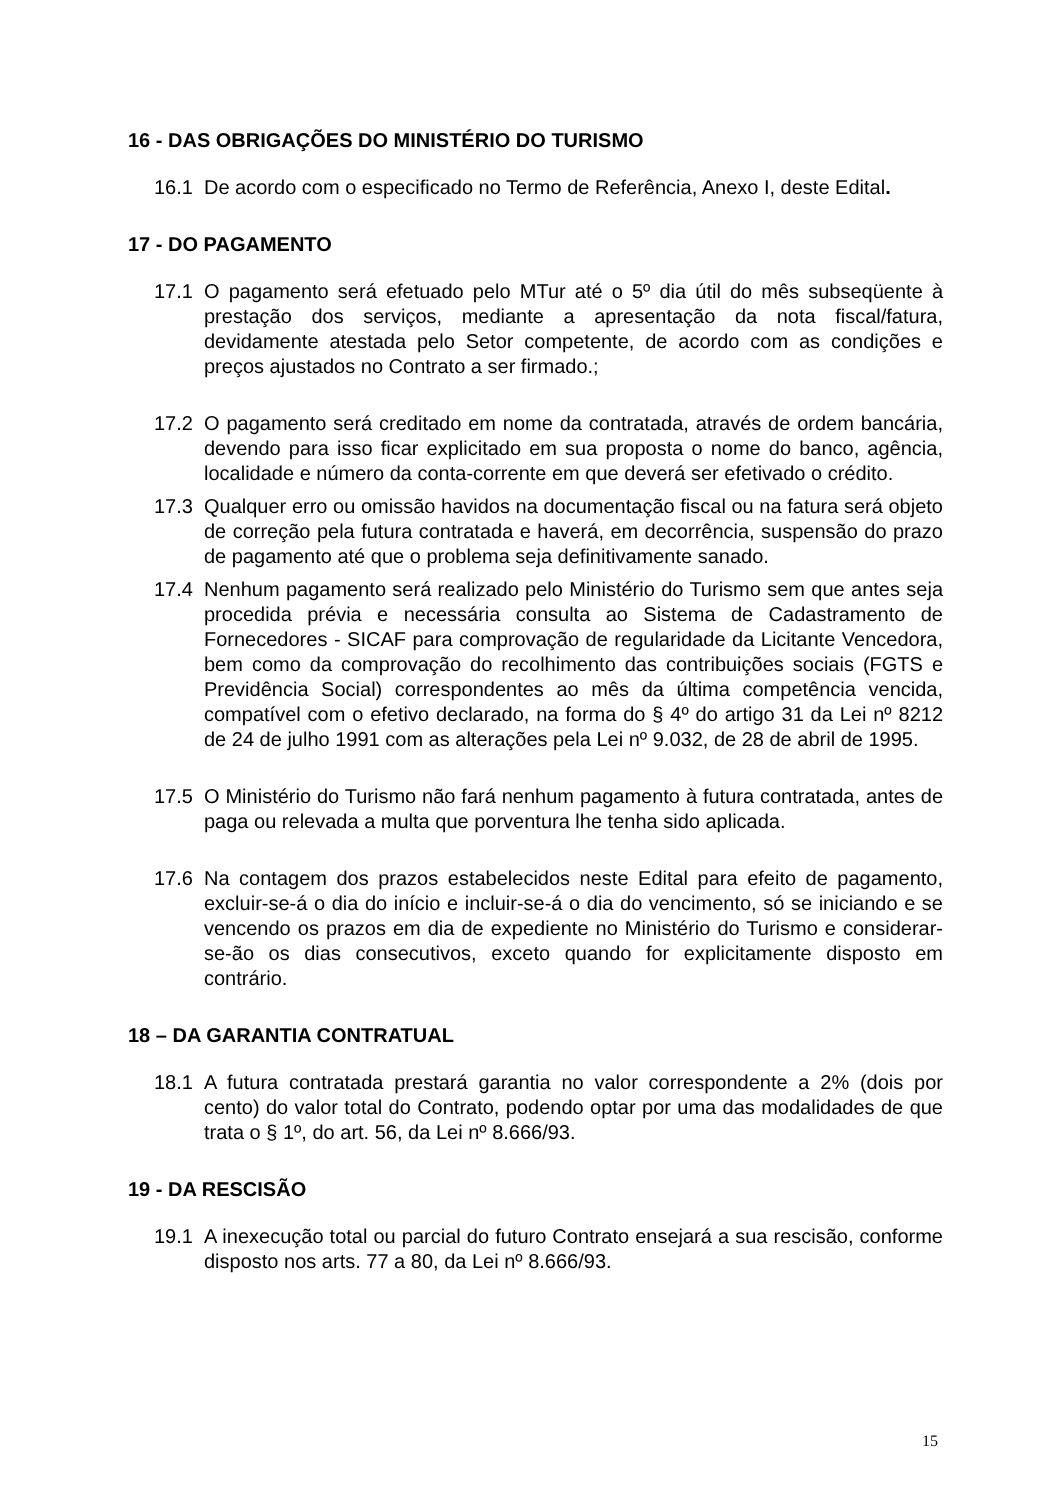16 - DAS OBRIGAÇÕES DO MINISTÉRIO DO TURISMO
16.1 De acordo com o especificado no Termo de Referência, Anexo I, deste Edital.
17 - DO PAGAMENTO
17.1 O pagamento será efetuado pelo MTur até o 5º dia útil do mês subseqüente à prestação dos serviços, mediante a apresentação da nota fiscal/fatura, devidamente atestada pelo Setor competente, de acordo com as condições e preços ajustados no Contrato a ser firmado.;
17.2 O pagamento será creditado em nome da contratada, através de ordem bancária, devendo para isso ficar explicitado em sua proposta o nome do banco, agência, localidade e número da conta-corrente em que deverá ser efetivado o crédito.
17.3 Qualquer erro ou omissão havidos na documentação fiscal ou na fatura será objeto de correção pela futura contratada e haverá, em decorrência, suspensão do prazo de pagamento até que o problema seja definitivamente sanado.
17.4 Nenhum pagamento será realizado pelo Ministério do Turismo sem que antes seja procedida prévia e necessária consulta ao Sistema de Cadastramento de Fornecedores - SICAF para comprovação de regularidade da Licitante Vencedora, bem como da comprovação do recolhimento das contribuições sociais (FGTS e Previdência Social) correspondentes ao mês da última competência vencida, compatível com o efetivo declarado, na forma do § 4º do artigo 31 da Lei nº 8212 de 24 de julho 1991 com as alterações pela Lei nº 9.032, de 28 de abril de 1995.
17.5 O Ministério do Turismo não fará nenhum pagamento à futura contratada, antes de paga ou relevada a multa que porventura lhe tenha sido aplicada.
17.6 Na contagem dos prazos estabelecidos neste Edital para efeito de pagamento, excluir-se-á o dia do início e incluir-se-á o dia do vencimento, só se iniciando e se vencendo os prazos em dia de expediente no Ministério do Turismo e considerar-se-ão os dias consecutivos, exceto quando for explicitamente disposto em contrário.
18 – DA GARANTIA CONTRATUAL
18.1 A futura contratada prestará garantia no valor correspondente a 2% (dois por cento) do valor total do Contrato, podendo optar por uma das modalidades de que trata o § 1º, do art. 56, da Lei nº 8.666/93.
19 - DA RESCISÃO
19.1 A inexecução total ou parcial do futuro Contrato ensejará a sua rescisão, conforme disposto nos arts. 77 a 80, da Lei nº 8.666/93.
15